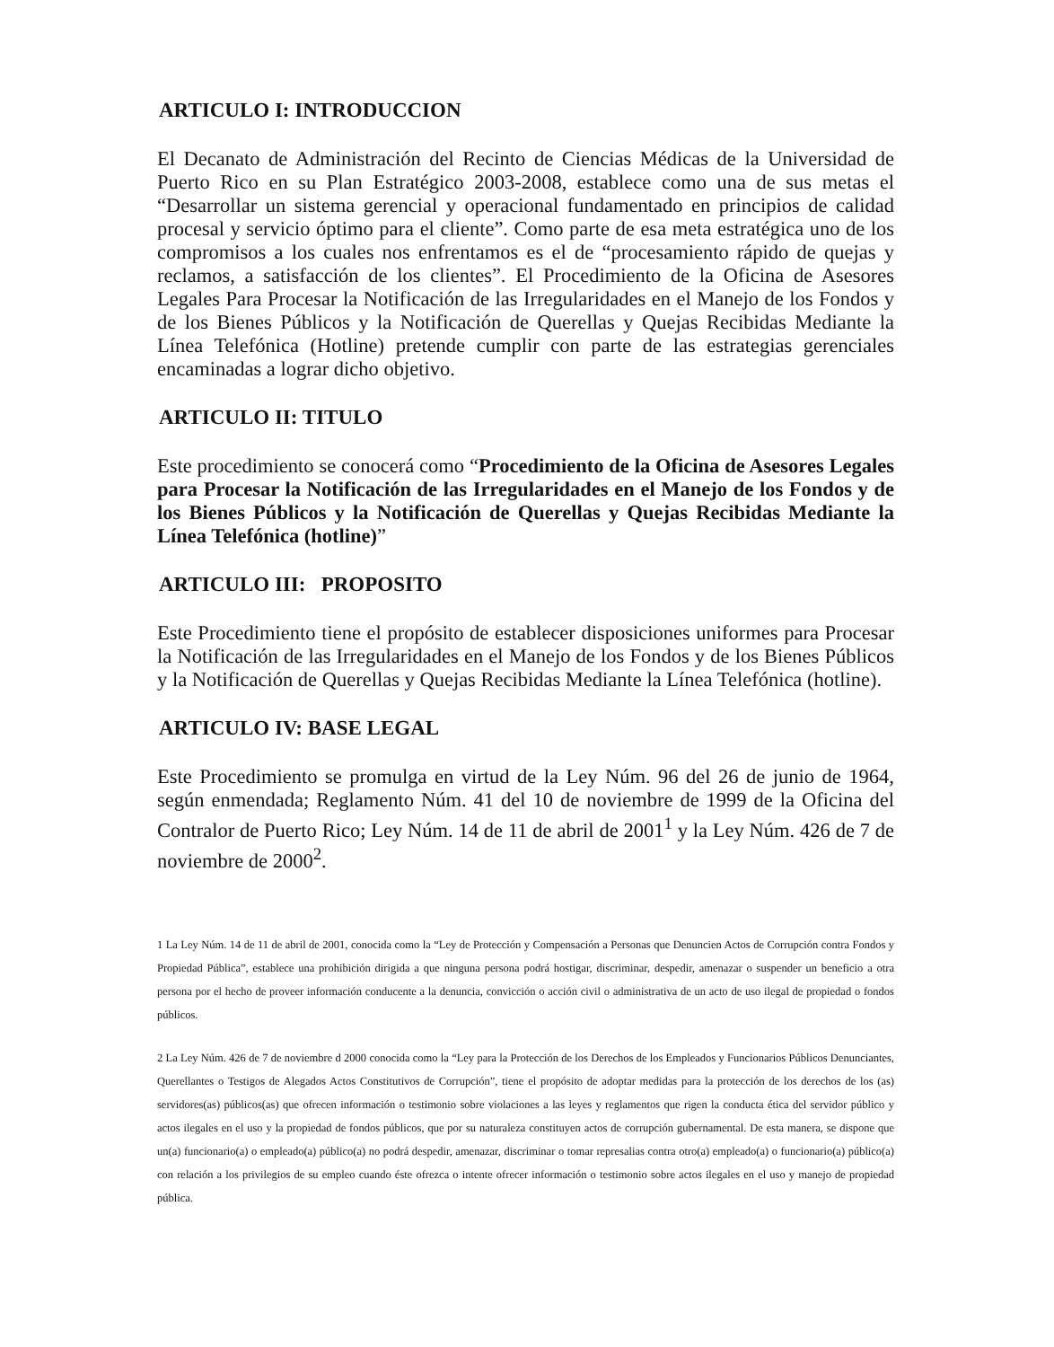ARTICULO I: INTRODUCCION
El Decanato de Administración del Recinto de Ciencias Médicas de la Universidad de Puerto Rico en su Plan Estratégico 2003-2008, establece como una de sus metas el “Desarrollar un sistema gerencial y operacional fundamentado en principios de calidad procesal y servicio óptimo para el cliente”. Como parte de esa meta estratégica uno de los compromisos a los cuales nos enfrentamos es el de “procesamiento rápido de quejas y reclamos, a satisfacción de los clientes”. El Procedimiento de la Oficina de Asesores Legales Para Procesar la Notificación de las Irregularidades en el Manejo de los Fondos y de los Bienes Públicos y la Notificación de Querellas y Quejas Recibidas Mediante la Línea Telefónica (Hotline) pretende cumplir con parte de las estrategias gerenciales encaminadas a lograr dicho objetivo.
ARTICULO II: TITULO
Este procedimiento se conocerá como “Procedimiento de la Oficina de Asesores Legales para Procesar la Notificación de las Irregularidades en el Manejo de los Fondos y de los Bienes Públicos y la Notificación de Querellas y Quejas Recibidas Mediante la Línea Telefónica (hotline)”
ARTICULO III: PROPOSITO
Este Procedimiento tiene el propósito de establecer disposiciones uniformes para Procesar la Notificación de las Irregularidades en el Manejo de los Fondos y de los Bienes Públicos y la Notificación de Querellas y Quejas Recibidas Mediante la Línea Telefónica (hotline).
ARTICULO IV: BASE LEGAL
Este Procedimiento se promulga en virtud de la Ley Núm. 96 del 26 de junio de 1964, según enmendada; Reglamento Núm. 41 del 10 de noviembre de 1999 de la Oficina del Contralor de Puerto Rico; Ley Núm. 14 de 11 de abril de 2001<sup>1</sup> y la Ley Núm. 426 de 7 de noviembre de 2000<sup>2</sup>.
1 La Ley Núm. 14 de 11 de abril de 2001, conocida como la “Ley de Protección y Compensación a Personas que Denuncien Actos de Corrupción contra Fondos y Propiedad Pública”, establece una prohibición dirigida a que ninguna persona podrá hostigar, discriminar, despedir, amenazar o suspender un beneficio a otra persona por el hecho de proveer información conducente a la denuncia, convicción o acción civil o administrativa de un acto de uso ilegal de propiedad o fondos públicos.
2 La Ley Núm. 426 de 7 de noviembre d 2000 conocida como la “Ley para la Protección de los Derechos de los Empleados y Funcionarios Públicos Denunciantes, Querellantes o Testigos de Alegados Actos Constitutivos de Corrupción”, tiene el propósito de adoptar medidas para la protección de los derechos de los (as) servidores(as) públicos(as) que ofrecen información o testimonio sobre violaciones a las leyes y reglamentos que rigen la conducta ética del servidor público y actos ilegales en el uso y la propiedad de fondos públicos, que por su naturaleza constituyen actos de corrupción gubernamental. De esta manera, se dispone que un(a) funcionario(a) o empleado(a) público(a) no podrá despedir, amenazar, discriminar o tomar represalias contra otro(a) empleado(a) o funcionario(a) público(a) con relación a los privilegios de su empleo cuando éste ofrezca o intente ofrecer información o testimonio sobre actos ilegales en el uso y manejo de propiedad pública.